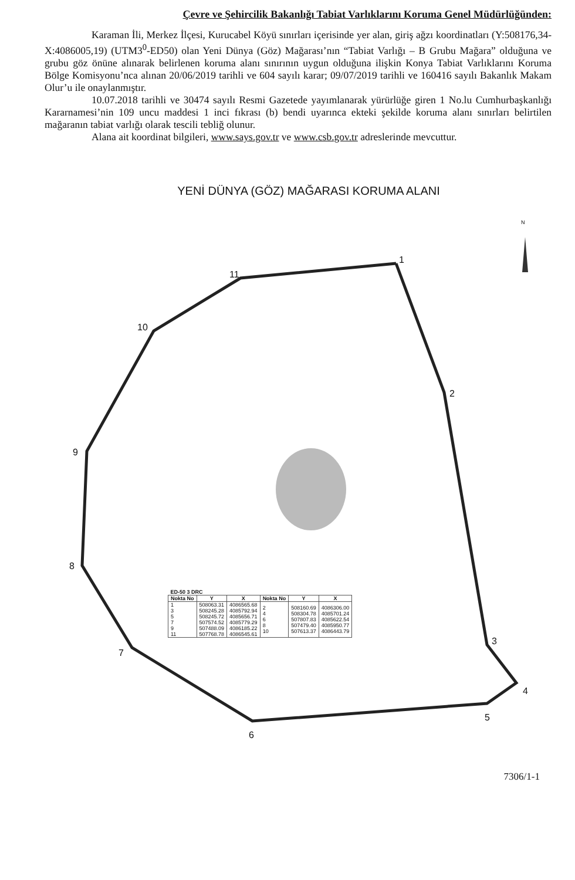Çevre ve Şehircilik Bakanlığı Tabiat Varlıklarını Koruma Genel Müdürlüğünden:
Karaman İli, Merkez İlçesi, Kurucabel Köyü sınırları içerisinde yer alan, giriş ağzı koordinatları (Y:508176,34-X:4086005,19) (UTM3<sup>0</sup>-ED50) olan Yeni Dünya (Göz) Mağarası’nın “Tabiat Varlığı – B Grubu Mağara” olduğuna ve grubu göz önüne alınarak belirlenen koruma alanı sınırının uygun olduğuna ilişkin Konya Tabiat Varlıklarını Koruma Bölge Komisyonu’nca alınan 20/06/2019 tarihli ve 604 sayılı karar; 09/07/2019 tarihli ve 160416 sayılı Bakanlık Makam Olur’u ile onaylanmıştır.
10.07.2018 tarihli ve 30474 sayılı Resmi Gazetede yayımlanarak yürürlüğe giren 1 No.lu Cumhurbaşkanlığı Kararnamesi’nin 109 uncu maddesi 1 inci fıkrası (b) bendi uyarınca ekteki şekilde koruma alanı sınırları belirtilen mağaranın tabiat varlığı olarak tescili tebliğ olunur.
Alana ait koordinat bilgileri, www.says.gov.tr ve www.csb.gov.tr adreslerinde mevcuttur.
YENİ DÜNYA (GÖZ) MAĞARASI KORUMA ALANI
1
2
3
4
5
6
7
8
9
10
11
N
| ED-50 3 DRC | | | | | |
| --- | --- | --- | --- | --- | --- |
| Nokta No | Y | X | Nokta No | Y | X |
| 1 3 5 7 9 11 | 508063.31 508245.28 508245.72 507574.52 507488.09 507768.78 | 4086565.68 4085792.94 4085656.71 4085779.29 4086185.22 4086545.61 | 2 4 6 8 10 | 508160.69 508304.78 507807.83 507479.40 507613.37 | 4086306.00 4085701.24 4085622.54 4085950.77 4086443.79 |
7306/1-1